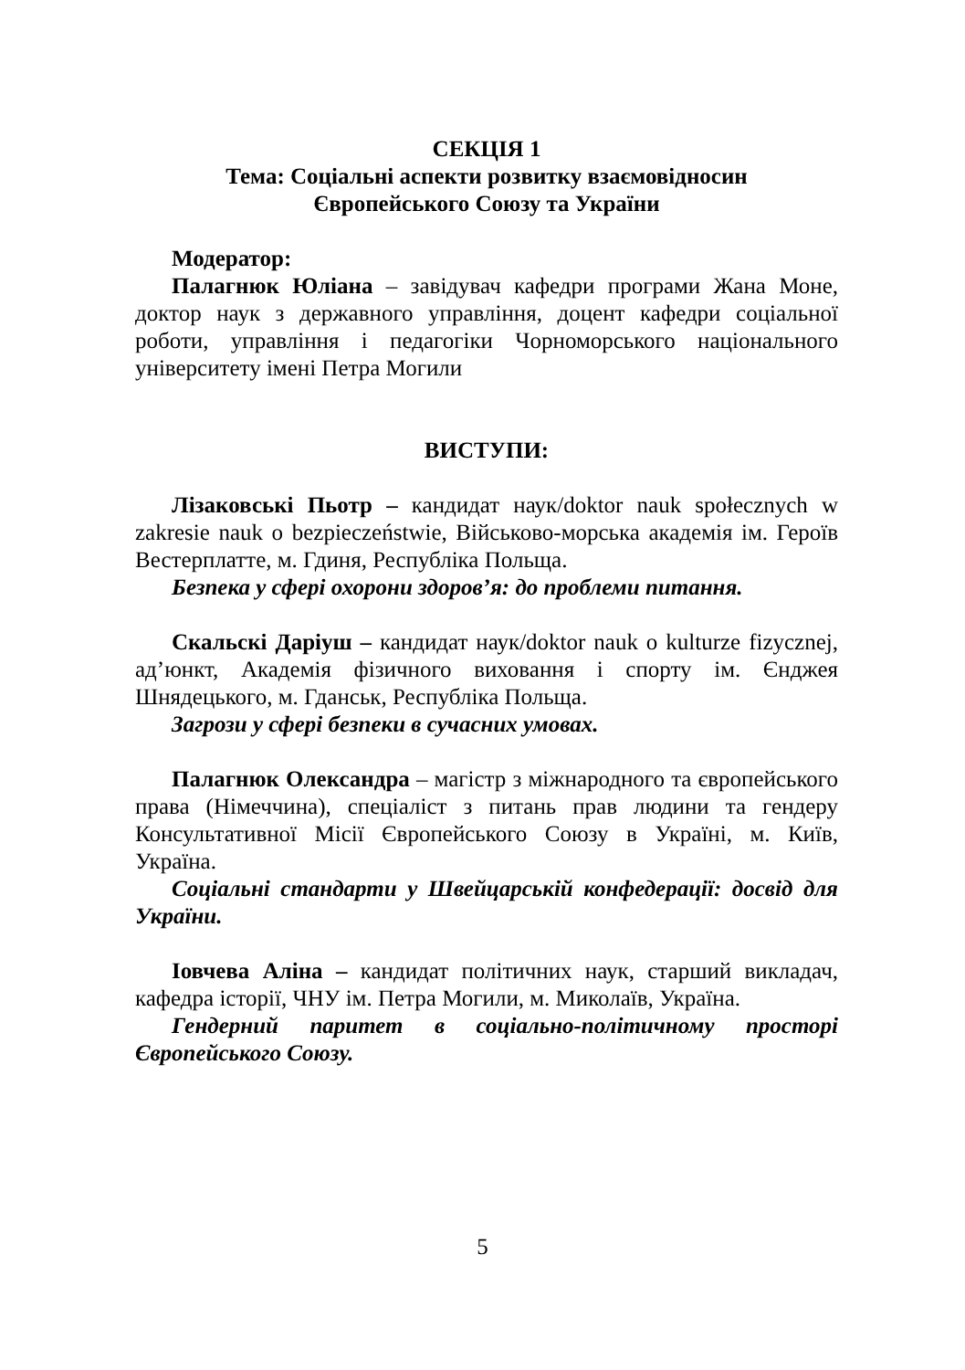СЕКЦІЯ 1
Тема: Соціальні аспекти розвитку взаємовідносин
Європейського Союзу та України
Модератор:
Палагнюк Юліана – завідувач кафедри програми Жана Моне, доктор наук з державного управління, доцент кафедри соціальної роботи, управління і педагогіки Чорноморського національного університету імені Петра Могили
ВИСТУПИ:
Лізаковські Пьотр – кандидат наук/doktor nauk społecznych w zakresie nauk o bezpieczeństwie, Військово-морська академія ім. Героїв Вестерплатте, м. Гдиня, Республіка Польща.
Безпека у сфері охорони здоров’я: до проблеми питання.
Скальскі Даріуш – кандидат наук/doktor nauk o kulturze fizycznej, ад’юнкт, Академія фізичного виховання і спорту ім. Єнджея Шнядецького, м. Гданськ, Республіка Польща.
Загрози у сфері безпеки в сучасних умовах.
Палагнюк Олександра – магістр з міжнародного та європейського права (Німеччина), спеціаліст з питань прав людини та гендеру Консультативної Місії Європейського Союзу в Україні, м. Київ, Україна.
Соціальні стандарти у Швейцарській конфедерації: досвід для України.
Іовчева Аліна – кандидат політичних наук, старший викладач, кафедра історії, ЧНУ ім. Петра Могили, м. Миколаїв, Україна.
Гендерний паритет в соціально-політичному просторі Європейського Союзу.
5